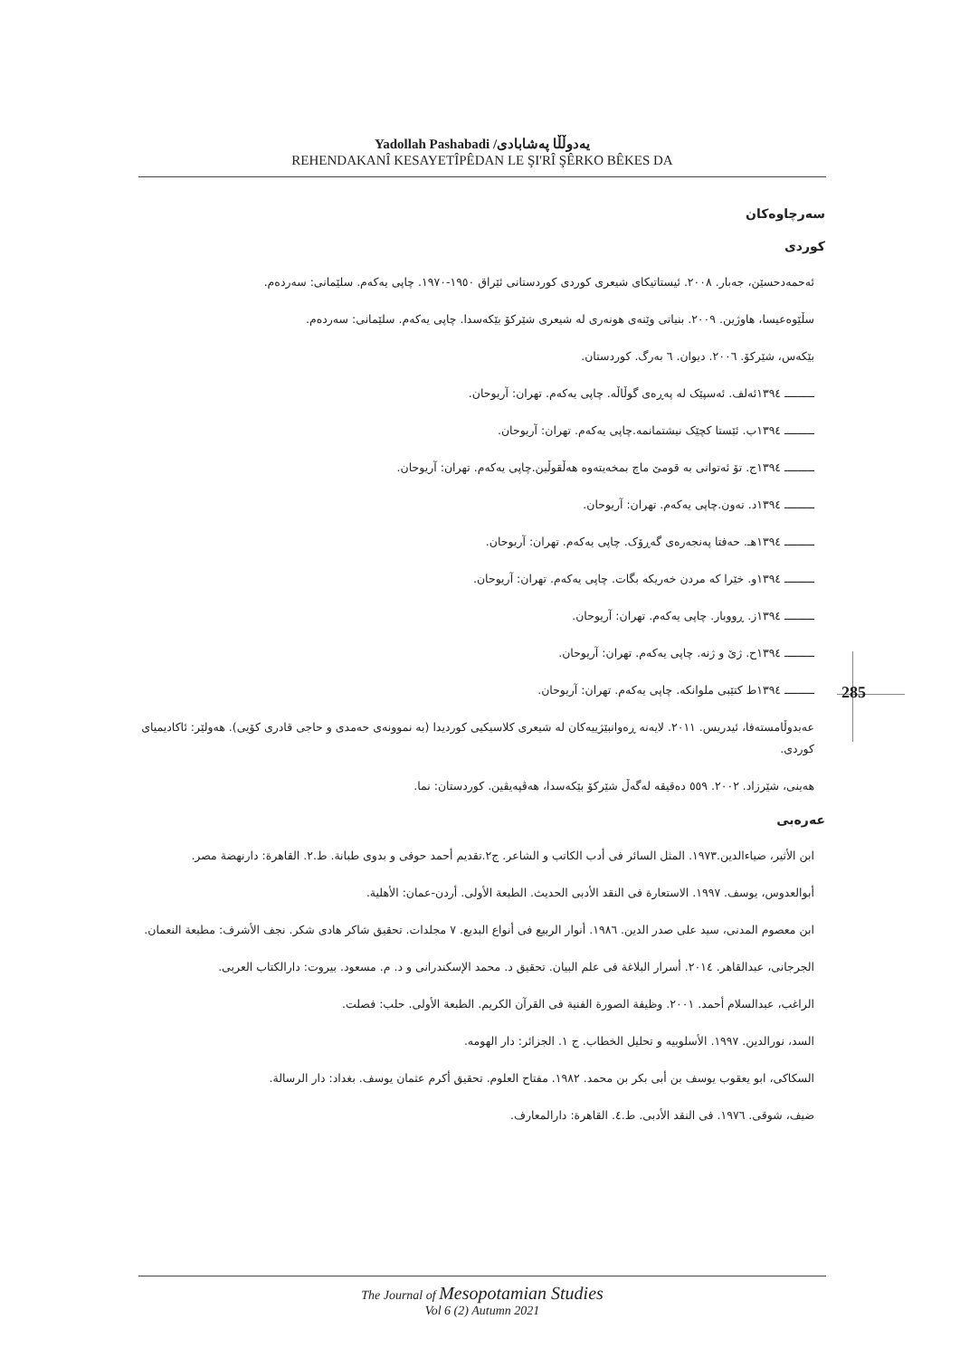Yadollah Pashabadi /یەدوڵڵا پەشابادی
REHENDAKANÎ KESAYETÎPÊDAN LE ŞI'RÎ ŞÊRKO BÊKES DA
سەرچاوەکان
کوردی
ئەحمەدحسێن، جەبار. ٢٠٠٨. ئیستاتیکای شیعری کوردی کوردستانی ئێراق ١٩٥٠-١٩٧٠. چاپی یەکەم. سلێمانی: سەردەم.
سڵێوەعیسا، هاوژین. ٢٠٠٩. بنیاتی وێنەی هونەری لە شیعری شێرکۆ بێکەسدا. چاپی یەکەم. سلێمانی: سەردەم.
بێکەس، شێرکۆ. ٢٠٠٦. دیوان. ٦ بەرگ. کوردستان.
ـــــــــ ١٣٩٤ئەلف. ئەسپێک لە پەڕەی گوڵاڵە. چاپی یەکەم. تهران: آریوحان.
ـــــــــ ١٣٩٤ب. ئێستا کچێک نیشتمانمە.چاپی یەکەم. تهران: آریوحان.
ـــــــــ ١٣٩٤ج. تۆ ئەتوانی بە قومێ ماچ بمخەیتەوە هەڵقوڵین.چاپی یەکەم. تهران: آریوحان.
ـــــــــ ١٣٩٤د. تەون.چاپی یەکەم. تهران: آریوحان.
ـــــــــ ١٣٩٤هـ. حەفتا پەنجەرەی گەڕۆک. چاپی یەکەم. تهران: آریوحان.
ـــــــــ ١٣٩٤و. خێرا کە مردن خەریکە بگات. چاپی یەکەم. تهران: آریوحان.
ـــــــــ ١٣٩٤ز. ڕووبار. چاپی یەکەم. تهران: آریوحان.
ـــــــــ ١٣٩٤ح. ژێ و ژنە. چاپی یەکەم. تهران: آریوحان.
ـــــــــ ١٣٩٤ط کتێبی ملوانکە. چاپی یەکەم. تهران: آریوحان.
عەبدوڵامستەفا، ئیدریس. ٢٠١١. لایەنە ڕەوانبێژییەکان لە شیعری کلاسیکیی کوردیدا (بە نموونەی حەمدی و حاجی قادری کۆیی). هەولێر: ئاکادیمیای کوردی.
هەینی، شێرزاد. ٢٠٠٢. ٥٥٩ دەقیقە لەگەڵ شێرکۆ بێکەسدا، هەڤپەیڤین. کوردستان: نما.
عەرەبی
ابن الأثیر، ضیاءالدین.١٩٧٣. المثل السائر فی أدب الکاتب و الشاعر. ج٢.تقدیم أحمد حوفی و بدوی طبانة. ط.٢. القاهرة: دارنهضة مصر.
أبوالعدوس، یوسف. ١٩٩٧. الاستعارة فی النقد الأدبی الحدیث. الطبعة الأولی. أردن-عمان: الأهلیة.
ابن معصوم المدنی، سید علی صدر الدین. ١٩٨٦. أنوار الربیع فی أنواع البدیع. ٧ مجلدات. تحقیق شاکر هادی شکر. نجف الأشرف: مطبعة النعمان.
الجرجانی، عبدالقاهر. ٢٠١٤. أسرار البلاغة فی علم البیان. تحقیق د. محمد الإسکندرانی و د. م. مسعود. بیروت: دارالکتاب العربی.
الراغب، عبدالسلام أحمد. ٢٠٠١. وظیفة الصورة الفنیة فی القرآن الکریم. الطبعة الأولی. حلب: فصلت.
السد، نورالدین. ١٩٩٧. الأسلوبیه و تحلیل الخطاب. ج ١. الجزائر: دار الهومه.
السکاکی، ابو یعقوب یوسف بن أبی بکر بن محمد. ١٩٨٢. مفتاح العلوم. تحقیق أکرم عثمان یوسف. بغداد: دار الرسالة.
ضیف، شوقی. ١٩٧٦. فی النقد الأدبی. ط.٤. القاهرة: دارالمعارف.
285
The Journal of Mesopotamian Studies
Vol 6 (2) Autumn 2021